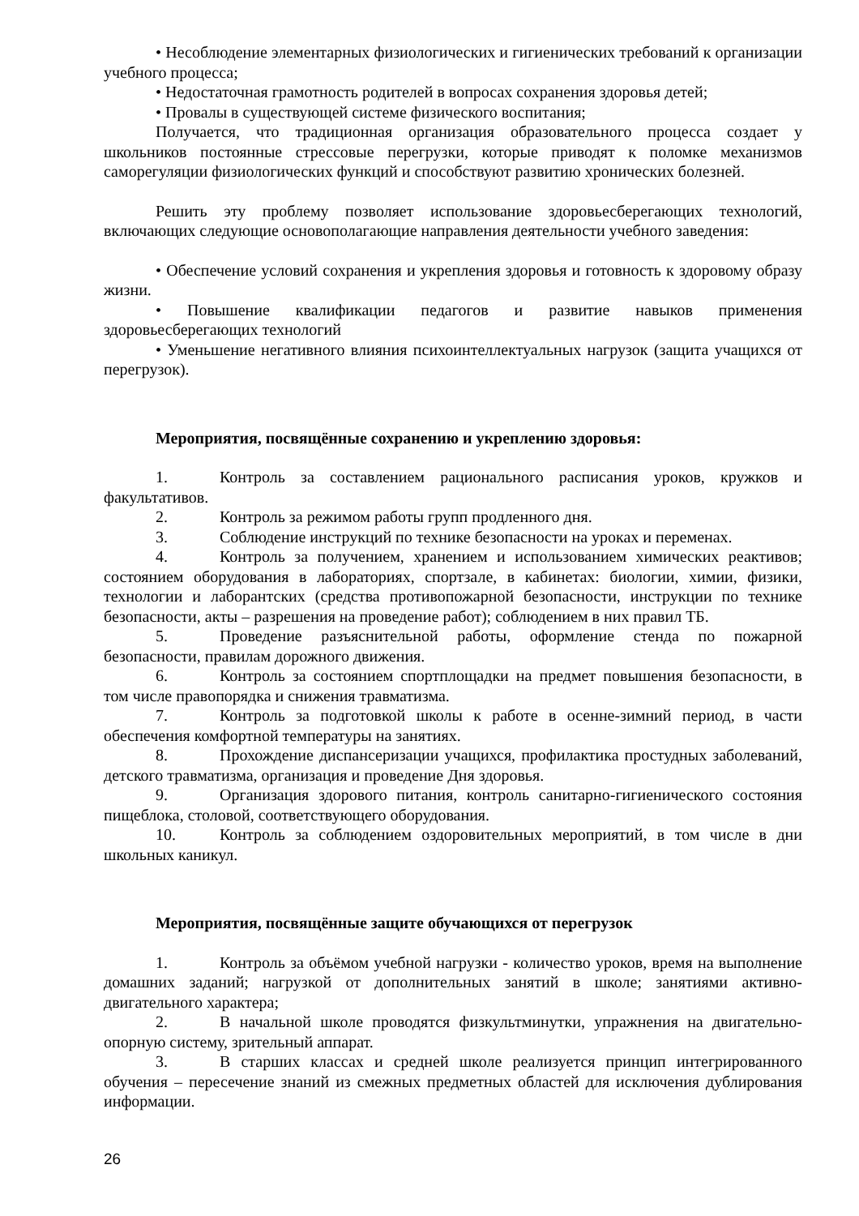• Несоблюдение элементарных физиологических и гигиенических требований к организации учебного процесса;
• Недостаточная грамотность родителей в вопросах сохранения здоровья детей;
• Провалы в существующей системе физического воспитания;
Получается, что традиционная организация образовательного процесса создает у школьников постоянные стрессовые перегрузки, которые приводят к поломке механизмов саморегуляции физиологических функций и способствуют развитию хронических болезней.
Решить эту проблему позволяет использование здоровьесберегающих технологий, включающих следующие основополагающие направления деятельности учебного заведения:
• Обеспечение условий сохранения и укрепления здоровья и готовность к здоровому образу жизни.
• Повышение квалификации педагогов и развитие навыков применения здоровьесберегающих технологий
• Уменьшение негативного влияния психоинтеллектуальных нагрузок (защита учащихся от перегрузок).
Мероприятия, посвящённые сохранению и укреплению здоровья:
1. Контроль за составлением рационального расписания уроков, кружков и факультативов.
2. Контроль за режимом работы групп продленного дня.
3. Соблюдение инструкций по технике безопасности на уроках и переменах.
4. Контроль за получением, хранением и использованием химических реактивов; состоянием оборудования в лабораториях, спортзале, в кабинетах: биологии, химии, физики, технологии и лаборантских (средства противопожарной безопасности, инструкции по технике безопасности, акты – разрешения на проведение работ); соблюдением в них правил ТБ.
5. Проведение разъяснительной работы, оформление стенда по пожарной безопасности, правилам дорожного движения.
6. Контроль за состоянием спортплощадки на предмет повышения безопасности, в том числе правопорядка и снижения травматизма.
7. Контроль за подготовкой школы к работе в осенне-зимний период, в части обеспечения комфортной температуры на занятиях.
8. Прохождение диспансеризации учащихся, профилактика простудных заболеваний, детского травматизма, организация и проведение Дня здоровья.
9. Организация здорового питания, контроль санитарно-гигиенического состояния пищеблока, столовой, соответствующего оборудования.
10. Контроль за соблюдением оздоровительных мероприятий, в том числе в дни школьных каникул.
Мероприятия, посвящённые защите обучающихся от перегрузок
1. Контроль за объёмом учебной нагрузки - количество уроков, время на выполнение домашних заданий; нагрузкой от дополнительных занятий в школе; занятиями активно- двигательного характера;
2. В начальной школе проводятся физкультминутки, упражнения на двигательно-опорную систему, зрительный аппарат.
3. В старших классах и средней школе реализуется принцип интегрированного обучения – пересечение знаний из смежных предметных областей для исключения дублирования информации.
26